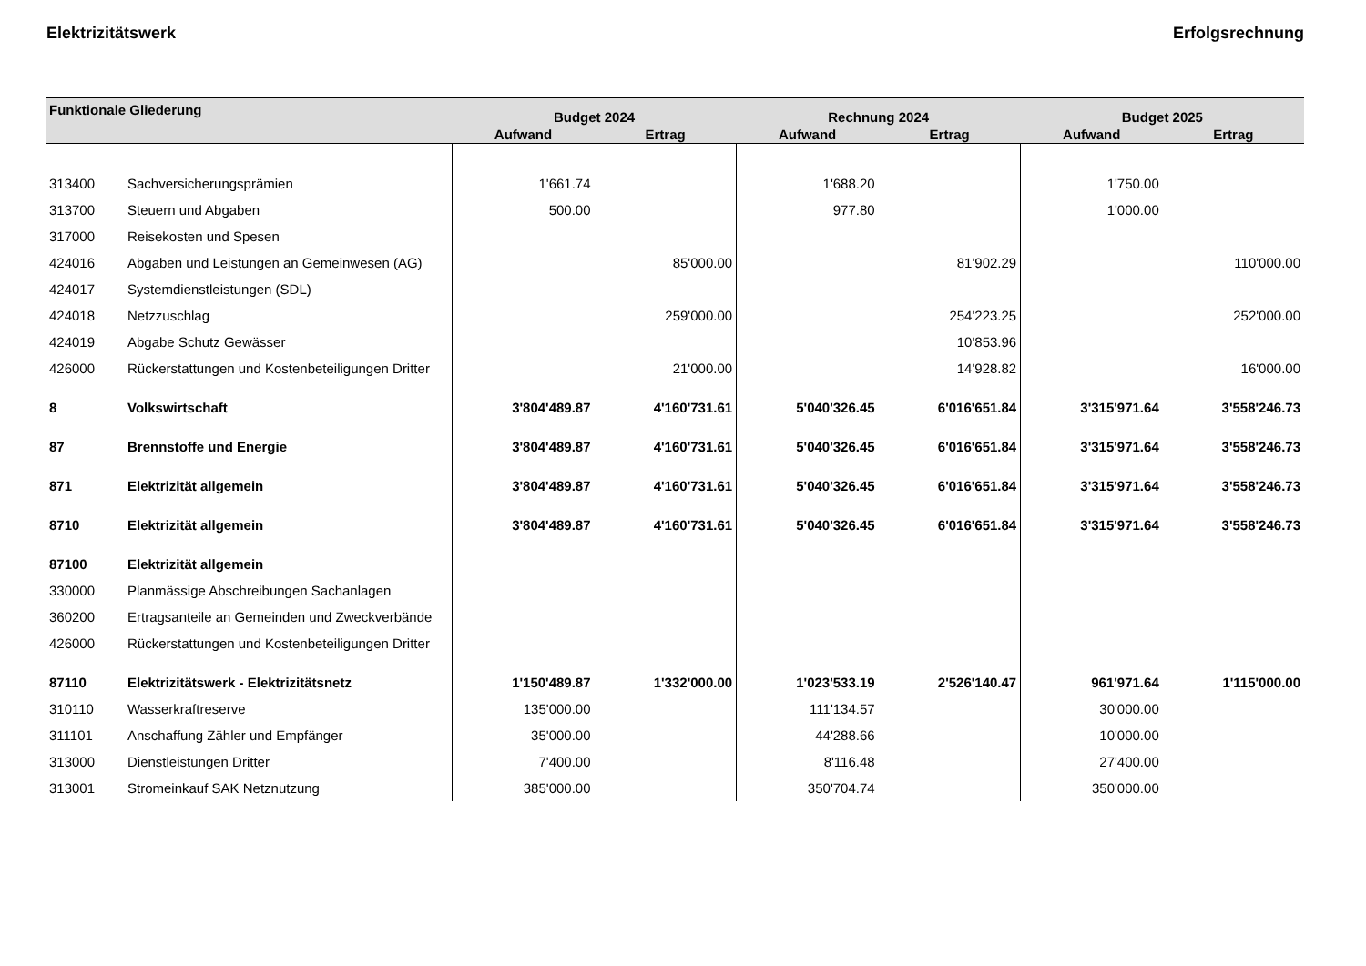Elektrizitätswerk Erfolgsrechnung
| Funktionale Gliederung | | Budget 2024 | | Rechnung 2024 | | Budget 2025 | |
| --- | --- | --- | --- | --- | --- | --- | --- |
| | | Aufwand | Ertrag | Aufwand | Ertrag | Aufwand | Ertrag |
| 313400 | Sachversicherungsprämien | 1'661.74 | | 1'688.20 | | 1'750.00 | |
| 313700 | Steuern und Abgaben | 500.00 | | 977.80 | | 1'000.00 | |
| 317000 | Reisekosten und Spesen | | | | | | |
| 424016 | Abgaben und Leistungen an Gemeinwesen (AG) | | 85'000.00 | | 81'902.29 | | 110'000.00 |
| 424017 | Systemdienstleistungen (SDL) | | | | | | |
| 424018 | Netzzuschlag | | 259'000.00 | | 254'223.25 | | 252'000.00 |
| 424019 | Abgabe Schutz Gewässer | | | | 10'853.96 | | |
| 426000 | Rückerstattungen und Kostenbeteiligungen Dritter | | 21'000.00 | | 14'928.82 | | 16'000.00 |
| 8 | Volkswirtschaft | 3'804'489.87 | 4'160'731.61 | 5'040'326.45 | 6'016'651.84 | 3'315'971.64 | 3'558'246.73 |
| 87 | Brennstoffe und Energie | 3'804'489.87 | 4'160'731.61 | 5'040'326.45 | 6'016'651.84 | 3'315'971.64 | 3'558'246.73 |
| 871 | Elektrizität allgemein | 3'804'489.87 | 4'160'731.61 | 5'040'326.45 | 6'016'651.84 | 3'315'971.64 | 3'558'246.73 |
| 8710 | Elektrizität allgemein | 3'804'489.87 | 4'160'731.61 | 5'040'326.45 | 6'016'651.84 | 3'315'971.64 | 3'558'246.73 |
| 87100 | Elektrizität allgemein | | | | | | |
| 330000 | Planmässige Abschreibungen Sachanlagen | | | | | | |
| 360200 | Ertragsanteile an Gemeinden und Zweckverbände | | | | | | |
| 426000 | Rückerstattungen und Kostenbeteiligungen Dritter | | | | | | |
| 87110 | Elektrizitätswerk - Elektrizitätsnetz | 1'150'489.87 | 1'332'000.00 | 1'023'533.19 | 2'526'140.47 | 961'971.64 | 1'115'000.00 |
| 310110 | Wasserkraftreserve | 135'000.00 | | 111'134.57 | | 30'000.00 | |
| 311101 | Anschaffung Zähler und Empfänger | 35'000.00 | | 44'288.66 | | 10'000.00 | |
| 313000 | Dienstleistungen Dritter | 7'400.00 | | 8'116.48 | | 27'400.00 | |
| 313001 | Stromeinkauf SAK Netznutzung | 385'000.00 | | 350'704.74 | | 350'000.00 | |